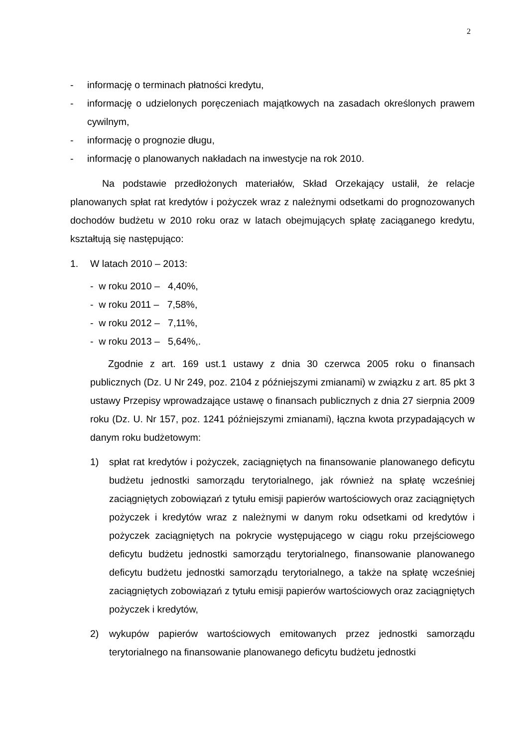2
- informację o terminach płatności kredytu,
- informację o udzielonych poręczeniach majątkowych na zasadach określonych prawem cywilnym,
- informację o prognozie długu,
- informację o planowanych nakładach na inwestycje na rok 2010.
Na podstawie przedłożonych materiałów, Skład Orzekający ustalił, że relacje planowanych spłat rat kredytów i pożyczek wraz z należnymi odsetkami do prognozowanych dochodów budżetu w 2010 roku oraz w latach obejmujących spłatę zaciąganego kredytu, kształtują się następująco:
1. W latach 2010 – 2013:
- w roku 2010 – 4,40%,
- w roku 2011 – 7,58%,
- w roku 2012 – 7,11%,
- w roku 2013 – 5,64%,.
Zgodnie z art. 169 ust.1 ustawy z dnia 30 czerwca 2005 roku o finansach publicznych (Dz. U Nr 249, poz. 2104 z późniejszymi zmianami) w związku z art. 85 pkt 3 ustawy Przepisy wprowadzające ustawę o finansach publicznych z dnia 27 sierpnia 2009 roku (Dz. U. Nr 157, poz. 1241 późniejszymi zmianami), łączna kwota przypadających w danym roku budżetowym:
1) spłat rat kredytów i pożyczek, zaciągniętych na finansowanie planowanego deficytu budżetu jednostki samorządu terytorialnego, jak również na spłatę wcześniej zaciągniętych zobowiązań z tytułu emisji papierów wartościowych oraz zaciągniętych pożyczek i kredytów wraz z należnymi w danym roku odsetkami od kredytów i pożyczek zaciągniętych na pokrycie występującego w ciągu roku przejściowego deficytu budżetu jednostki samorządu terytorialnego, finansowanie planowanego deficytu budżetu jednostki samorządu terytorialnego, a także na spłatę wcześniej zaciągniętych zobowiązań z tytułu emisji papierów wartościowych oraz zaciągniętych pożyczek i kredytów,
2) wykupów papierów wartościowych emitowanych przez jednostki samorządu terytorialnego na finansowanie planowanego deficytu budżetu jednostki